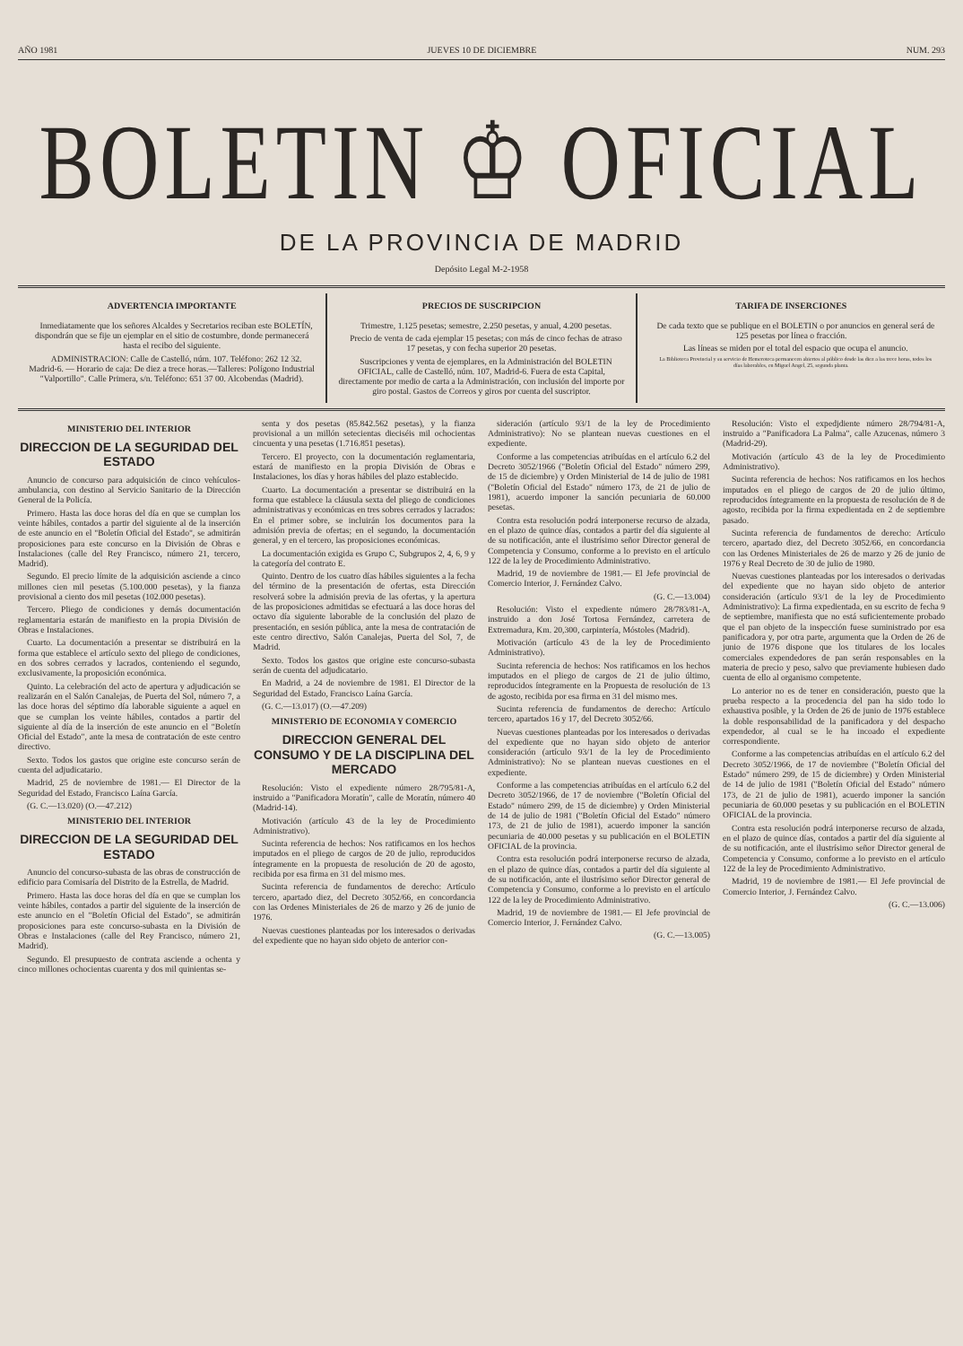AÑO 1981 JUEVES 10 DE DICIEMBRE NUM. 293
BOLETIN ♔ OFICIAL
DE LA PROVINCIA DE MADRID
Depósito Legal M-2-1958
ADVERTENCIA IMPORTANTE
Inmediatamente que los señores Alcaldes y Secretarios reciban este BOLETÍN, dispondrán que se fije un ejemplar en el sitio de costumbre, donde permanecerá hasta el recibo del siguiente.
ADMINISTRACION: Calle de Castelló, núm. 107. Teléfono: 262 12 32. Madrid-6. — Horario de caja: De diez a trece horas.—Talleres: Polígono Industrial "Valportillo". Calle Primera, s/n. Teléfono: 651 37 00. Alcobendas (Madrid).
PRECIOS DE SUSCRIPCION
Trimestre, 1.125 pesetas; semestre, 2.250 pesetas, y anual, 4.200 pesetas.
Precio de venta de cada ejemplar 15 pesetas; con más de cinco fechas de atraso 17 pesetas, y con fecha superior 20 pesetas.
Suscripciones y venta de ejemplares, en la Administración del BOLETIN OFICIAL, calle de Castelló, núm. 107, Madrid-6. Fuera de esta Capital, directamente por medio de carta a la Administración, con inclusión del importe por giro postal. Gastos de Correos y giros por cuenta del suscriptor.
TARIFA DE INSERCIONES
De cada texto que se publique en el BOLETIN o por anuncios en general será de 125 pesetas por línea o fracción.
Las líneas se miden por el total del espacio que ocupa el anuncio.
La Biblioteca Provincial y su servicio de Hemeroteca permanecen abiertos al público desde las diez a las trece horas, todos los días laborables, en Miguel Angel, 25, segunda planta.
MINISTERIO DEL INTERIOR
DIRECCION DE LA SEGURIDAD DEL ESTADO
Anuncio de concurso para adquisición de cinco vehículos-ambulancia, con destino al Servicio Sanitario de la Dirección General de la Policía.
Primero. Hasta las doce horas del día en que se cumplan los veinte hábiles, contados a partir del siguiente al de la inserción de este anuncio en el "Boletín Oficial del Estado", se admitirán proposiciones para este concurso en la División de Obras e Instalaciones (calle del Rey Francisco, número 21, tercero, Madrid).
Segundo. El precio límite de la adquisición asciende a cinco millones cien mil pesetas (5.100.000 pesetas), y la fianza provisional a ciento dos mil pesetas (102.000 pesetas).
Tercero. Pliego de condiciones y demás documentación reglamentaria estarán de manifiesto en la propia División de Obras e Instalaciones.
Cuarto. La documentación a presentar se distribuirá en la forma que establece el artículo sexto del pliego de condiciones, en dos sobres cerrados y lacrados, conteniendo el segundo, exclusivamente, la proposición económica.
Quinto. La celebración del acto de apertura y adjudicación se realizarán en el Salón Canalejas, de Puerta del Sol, número 7, a las doce horas del séptimo día laborable siguiente a aquel en que se cumplan los veinte hábiles, contados a partir del siguiente al día de la inserción de este anuncio en el "Boletín Oficial del Estado", ante la mesa de contratación de este centro directivo.
Sexto. Todos los gastos que origine este concurso serán de cuenta del adjudicatario.
Madrid, 25 de noviembre de 1981.— El Director de la Seguridad del Estado, Francisco Laína García.
(G. C.—13.020) (O.—47.212)
MINISTERIO DEL INTERIOR
DIRECCION DE LA SEGURIDAD DEL ESTADO
Anuncio del concurso-subasta de las obras de construcción de edificio para Comisaría del Distrito de la Estrella, de Madrid.
Primero. Hasta las doce horas del día en que se cumplan los veinte hábiles, contados a partir del siguiente de la inserción de este anuncio en el "Boletín Oficial del Estado", se admitirán proposiciones para este concurso-subasta en la División de Obras e Instalaciones (calle del Rey Francisco, número 21, Madrid).
Segundo. El presupuesto de contrata asciende a ochenta y cinco millones ochocientas cuarenta y dos mil quinientas se-
senta y dos pesetas (85.842.562 pesetas), y la fianza provisional a un millón setecientas dieciséis mil ochocientas cincuenta y una pesetas (1.716.851 pesetas).
Tercero. El proyecto, con la documentación reglamentaria, estará de manifiesto en la propia División de Obras e Instalaciones, los días y horas hábiles del plazo establecido.
Cuarto. La documentación a presentar se distribuirá en la forma que establece la cláusula sexta del pliego de condiciones administrativas y económicas en tres sobres cerrados y lacrados: En el primer sobre, se incluirán los documentos para la admisión previa de ofertas; en el segundo, la documentación general, y en el tercero, las proposiciones económicas.
La documentación exigida es Grupo C, Subgrupos 2, 4, 6, 9 y la categoría del contrato E.
Quinto. Dentro de los cuatro días hábiles siguientes a la fecha del término de la presentación de ofertas, esta Dirección resolverá sobre la admisión previa de las ofertas, y la apertura de las proposiciones admitidas se efectuará a las doce horas del octavo día siguiente laborable de la conclusión del plazo de presentación, en sesión pública, ante la mesa de contratación de este centro directivo, Salón Canalejas, Puerta del Sol, 7, de Madrid.
Sexto. Todos los gastos que origine este concurso-subasta serán de cuenta del adjudicatario.
En Madrid, a 24 de noviembre de 1981. El Director de la Seguridad del Estado, Francisco Laína García.
(G. C.—13.017) (O.—47.209)
MINISTERIO DE ECONOMIA Y COMERCIO
DIRECCION GENERAL DEL CONSUMO Y DE LA DISCIPLINA DEL MERCADO
Resolución: Visto el expediente número 28/795/81-A, instruido a "Panificadora Moratín", calle de Moratín, número 40 (Madrid-14).
Motivación (artículo 43 de la ley de Procedimiento Administrativo).
Sucinta referencia de hechos: Nos ratificamos en los hechos imputados en el pliego de cargos de 20 de julio, reproducidos íntegramente en la propuesta de resolución de 20 de agosto, recibida por esa firma en 31 del mismo mes.
Sucinta referencia de fundamentos de derecho: Artículo tercero, apartado diez, del Decreto 3052/66, en concordancia con las Ordenes Ministeriales de 26 de marzo y 26 de junio de 1976.
Nuevas cuestiones planteadas por los interesados o derivadas del expediente que no hayan sido objeto de anterior con-
sideración (artículo 93/1 de la ley de Procedimiento Administrativo): No se plantean nuevas cuestiones en el expediente.
Conforme a las competencias atribuídas en el artículo 6.2 del Decreto 3052/1966 ("Boletín Oficial del Estado" número 299, de 15 de diciembre) y Orden Ministerial de 14 de julio de 1981 ("Boletín Oficial del Estado" número 173, de 21 de julio de 1981), acuerdo imponer la sanción pecuniaria de 60.000 pesetas.
Contra esta resolución podrá interponerse recurso de alzada, en el plazo de quince días, contados a partir del día siguiente al de su notificación, ante el ilustrísimo señor Director general de Competencia y Consumo, conforme a lo previsto en el artículo 122 de la ley de Procedimiento Administrativo.
Madrid, 19 de noviembre de 1981.— El Jefe provincial de Comercio Interior, J. Fernández Calvo.
(G. C.—13.004)
Resolución: Visto el expediente número 28/783/81-A, instruido a don José Tortosa Fernández, carretera de Extremadura, Km. 20,300, carpintería, Móstoles (Madrid).
Motivación (artículo 43 de la ley de Procedimiento Administrativo).
Sucinta referencia de hechos: Nos ratificamos en los hechos imputados en el pliego de cargos de 21 de julio último, reproducidos íntegramente en la Propuesta de resolución de 13 de agosto, recibida por esa firma en 31 del mismo mes.
Sucinta referencia de fundamentos de derecho: Artículo tercero, apartados 16 y 17, del Decreto 3052/66.
Nuevas cuestiones planteadas por los interesados o derivadas del expediente que no hayan sido objeto de anterior consideración (artículo 93/1 de la ley de Procedimiento Administrativo): No se plantean nuevas cuestiones en el expediente.
Conforme a las competencias atribuídas en el artículo 6.2 del Decreto 3052/1966, de 17 de noviembre ("Boletín Oficial del Estado" número 299, de 15 de diciembre) y Orden Ministerial de 14 de julio de 1981 ("Boletín Oficial del Estado" número 173, de 21 de julio de 1981), acuerdo imponer la sanción pecuniaria de 40.000 pesetas y su publicación en el BOLETIN OFICIAL de la provincia.
Contra esta resolución podrá interponerse recurso de alzada, en el plazo de quince días, contados a partir del día siguiente al de su notificación, ante el ilustrísimo señor Director general de Competencia y Consumo, conforme a lo previsto en el artículo 122 de la ley de Procedimiento Administrativo.
Madrid, 19 de noviembre de 1981.— El Jefe provincial de Comercio Interior, J. Fernández Calvo.
(G. C.—13.005)
Resolución: Visto el expedjdiente número 28/794/81-A, instruido a "Panificadora La Palma", calle Azucenas, número 3 (Madrid-29).
Motivación (artículo 43 de la ley de Procedimiento Administrativo).
Sucinta referencia de hechos: Nos ratificamos en los hechos imputados en el pliego de cargos de 20 de julio último, reproducidos íntegramente en la propuesta de resolución de 8 de agosto, recibida por la firma expedientada en 2 de septiembre pasado.
Sucinta referencia de fundamentos de derecho: Artículo tercero, apartado diez, del Decreto 3052/66, en concordancia con las Ordenes Ministeriales de 26 de marzo y 26 de junio de 1976 y Real Decreto de 30 de julio de 1980.
Nuevas cuestiones planteadas por los interesados o derivadas del expediente que no hayan sido objeto de anterior consideración (artículo 93/1 de la ley de Procedimiento Administrativo): La firma expedientada, en su escrito de fecha 9 de septiembre, manifiesta que no está suficientemente probado que el pan objeto de la inspección fuese suministrado por esa panificadora y, por otra parte, argumenta que la Orden de 26 de junio de 1976 dispone que los titulares de los locales comerciales expendedores de pan serán responsables en la materia de precio y peso, salvo que previamente hubiesen dado cuenta de ello al organismo competente.
Lo anterior no es de tener en consideración, puesto que la prueba respecto a la procedencia del pan ha sido todo lo exhaustiva posible, y la Orden de 26 de junio de 1976 establece la doble responsabilidad de la panificadora y del despacho expendedor, al cual se le ha incoado el expediente correspondiente.
Conforme a las competencias atribuídas en el artículo 6.2 del Decreto 3052/1966, de 17 de noviembre ("Boletín Oficial del Estado" número 299, de 15 de diciembre) y Orden Ministerial de 14 de julio de 1981 ("Boletín Oficial del Estado" número 173, de 21 de julio de 1981), acuerdo imponer la sanción pecuniaria de 60.000 pesetas y su publicación en el BOLETIN OFICIAL de la provincia.
Contra esta resolución podrá interponerse recurso de alzada, en el plazo de quince días, contados a partir del día siguiente al de su notificación, ante el ilustrísimo señor Director general de Competencia y Consumo, conforme a lo previsto en el artículo 122 de la ley de Procedimiento Administrativo.
Madrid, 19 de noviembre de 1981.— El Jefe provincial de Comercio Interior, J. Fernández Calvo.
(G. C.—13.006)